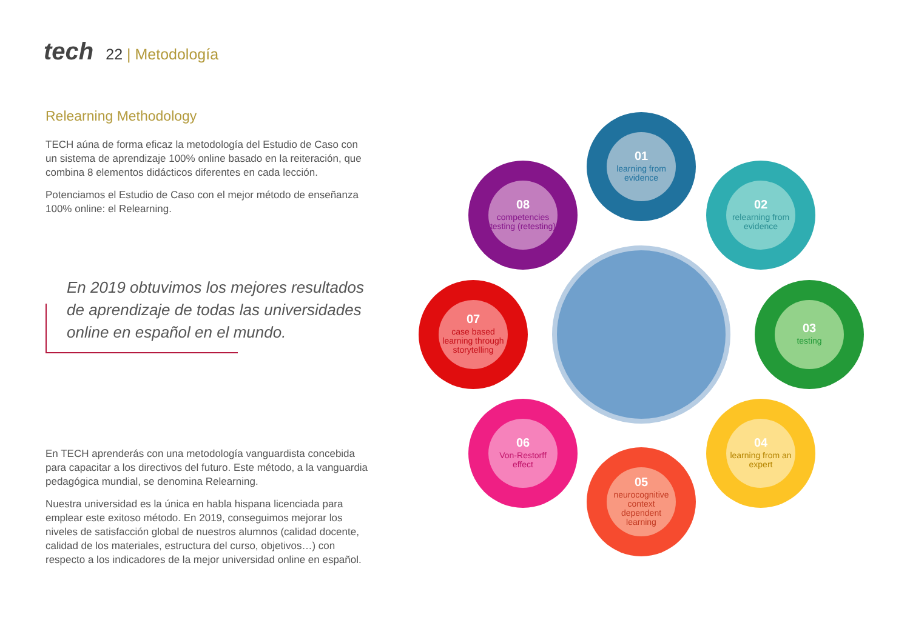tech 22 | Metodología
Relearning Methodology
TECH aúna de forma eficaz la metodología del Estudio de Caso con un sistema de aprendizaje 100% online basado en la reiteración, que combina 8 elementos didácticos diferentes en cada lección.
Potenciamos el Estudio de Caso con el mejor método de enseñanza 100% online: el Relearning.
En 2019 obtuvimos los mejores resultados de aprendizaje de todas las universidades online en español en el mundo.
En TECH aprenderás con una metodología vanguardista concebida para capacitar a los directivos del futuro. Este método, a la vanguardia pedagógica mundial, se denomina Relearning.
Nuestra universidad es la única en habla hispana licenciada para emplear este exitoso método. En 2019, conseguimos mejorar los niveles de satisfacción global de nuestros alumnos (calidad docente, calidad de los materiales, estructura del curso, objetivos…) con respecto a los indicadores de la mejor universidad online en español.
01
learning from evidence
02
relearning from evidence
03
testing
04
learning from an expert
05
neurocognitive context dependent learning
06
Von-Restorff effect
07
case based learning through storytelling
08
competencies testing (retesting)